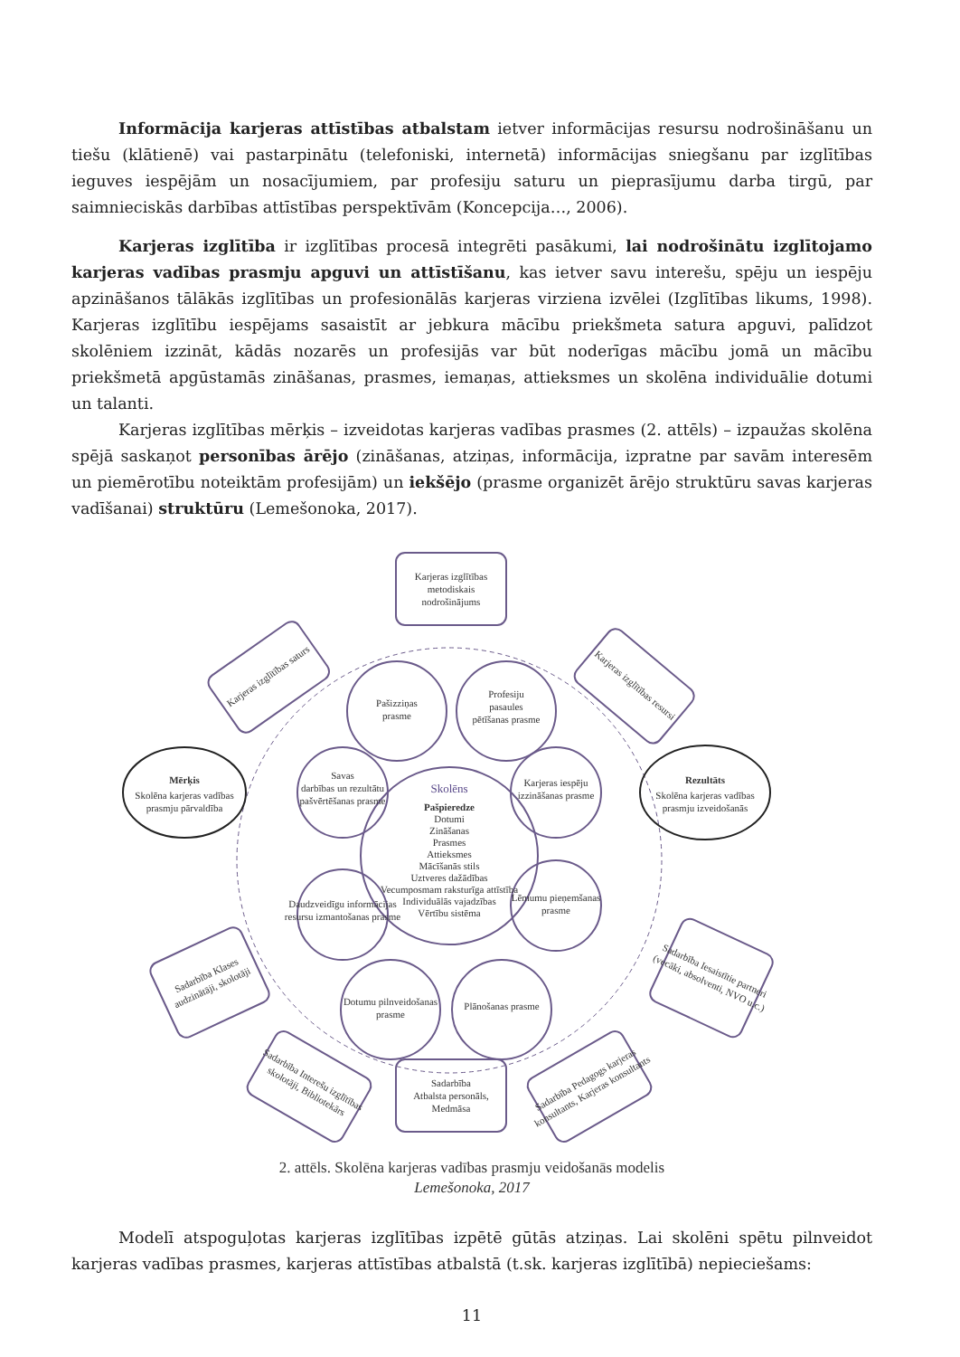Informācija karjeras attīstības atbalstam ietver informācijas resursu nodrošināšanu un tiešu (klātienē) vai pastarpinātu (telefoniski, internetā) informācijas sniegšanu par izglītības ieguves iespējām un nosacījumiem, par profesiju saturu un pieprasījumu darba tirgū, par saimnieciskās darbības attīstības perspektīvām (Koncepcija…, 2006).
Karjeras izglītība ir izglītības procesā integrēti pasākumi, lai nodrošinātu izglītojamo karjeras vadības prasmju apguvi un attīstīšanu, kas ietver savu interešu, spēju un iespēju apzināšanos tālākās izglītības un profesionālās karjeras virziena izvēlei (Izglītības likums, 1998). Karjeras izglītību iespējams sasaistīt ar jebkura mācību priekšmeta satura apguvi, palīdzot skolēniem izzināt, kādās nozarēs un profesijās var būt noderīgas mācību jomā un mācību priekšmetā apgūstamās zināšanas, prasmes, iemaņas, attieksmes un skolēna individuālie dotumi un talanti.
Karjeras izglītības mērķis – izveidotas karjeras vadības prasmes (2. attēls) – izpaužas skolēna spējā saskaņot personības ārējo (zināšanas, atziņas, informācija, izpratne par savām interesēm un piemērotību noteiktām profesijām) un iekšējo (prasme organizēt ārējo struktūru savas karjeras vadīšanai) struktūru (Lemešonoka, 2017).
Skolēns
Pašpieredze
Dotumi
Zināšanas
Prasmes
Attieksmes
Mācīšanās stils
Uztveres dažādības
Vecumposmam raksturīga attīstība
Individuālās vajadzības
Vērtību sistēma
Pašizziņas
prasme
Profesiju
pasaules
pētīšanas prasme
Savas
darbības un rezultātu
pašvērtēšanas prasme
Karjeras iespēju
izzināšanas prasme
Daudzveidīgu informācijas
resursu izmantošanas prasme
Lēmumu pieņemšanas
prasme
Dotumu pilnveidošanas
prasme
Plānošanas prasme
Karjeras izglītības
metodiskais
nodrošinājums
Mērķis
Skolēna karjeras vadības
prasmju pārvaldība
Rezultāts
Skolēna karjeras vadības
prasmju izveidošanās
Karjeras izglītības saturs
Karjeras izglītības resursi
Sadarbība Klases
audzinātāji, skolotāji
Sadarbība Iesaistītie partneri
(vecāki, absolventi, NVO u.c.)
Sadarbība Interešu izglītības
skolotāji, Bibliotekārs
Sadarbība Pedagogs karjeras
konsultants, Karjeras konsultants
Sadarbība
Atbalsta personāls,
Medmāsa
2. attēls. Skolēna karjeras vadības prasmju veidošanās modelis
Lemešonoka, 2017
Modelī atspoguļotas karjeras izglītības izpētē gūtās atziņas. Lai skolēni spētu pilnveidot karjeras vadības prasmes, karjeras attīstības atbalstā (t.sk. karjeras izglītībā) nepieciešams:
11